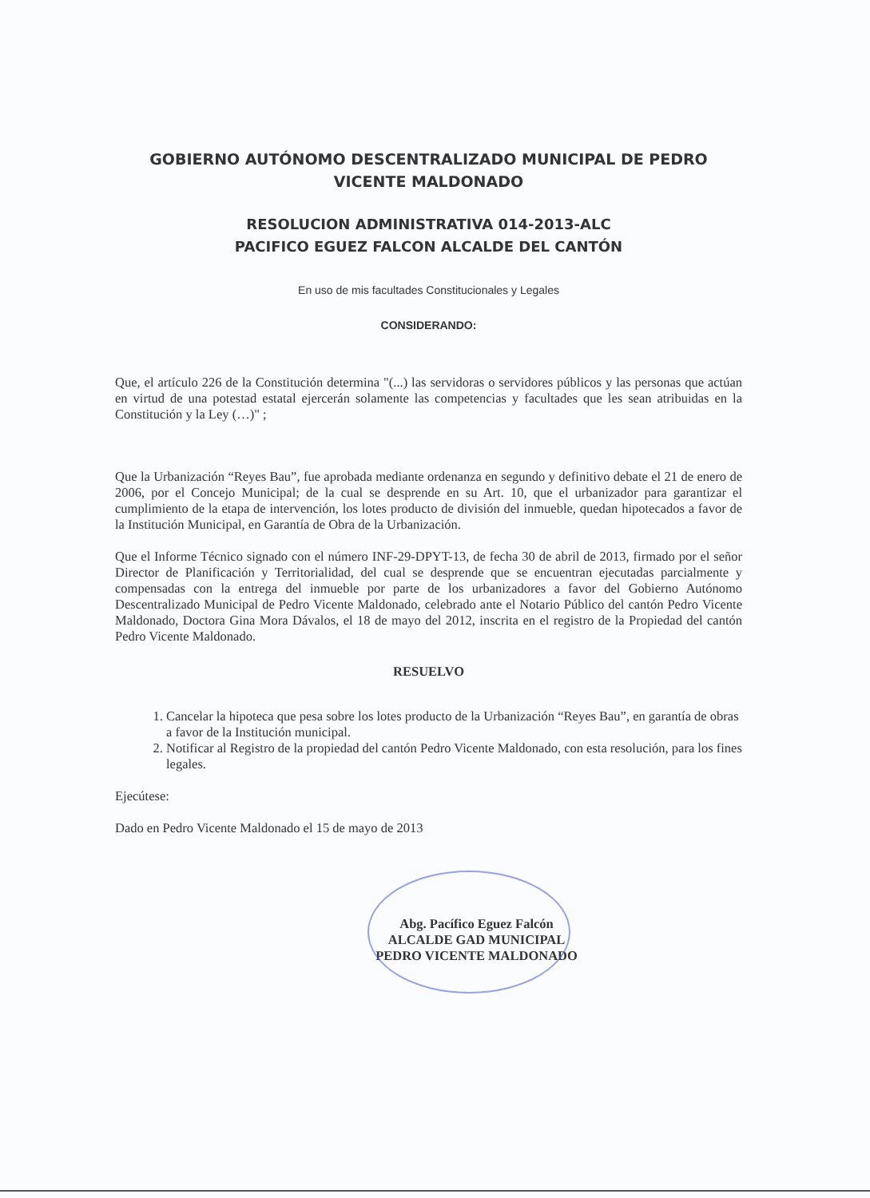GOBIERNO AUTÓNOMO DESCENTRALIZADO MUNICIPAL DE PEDRO VICENTE MALDONADO
RESOLUCION ADMINISTRATIVA 014-2013-ALC
PACIFICO EGUEZ FALCON ALCALDE DEL CANTÓN
En uso de mis facultades Constitucionales y Legales
CONSIDERANDO:
Que, el artículo 226 de la Constitución determina "(...) las servidoras o servidores públicos y las personas que actúan en virtud de una potestad estatal ejercerán solamente las competencias y facultades que les sean atribuidas en la Constitución y la Ley (…)" ;
Que la Urbanización “Reyes Bau”, fue aprobada mediante ordenanza en segundo y definitivo debate el 21 de enero de 2006, por el Concejo Municipal; de la cual se desprende en su Art. 10, que el urbanizador para garantizar el cumplimiento de la etapa de intervención, los lotes producto de división del inmueble, quedan hipotecados a favor de la Institución Municipal, en Garantía de Obra de la Urbanización.
Que el Informe Técnico signado con el número INF-29-DPYT-13, de fecha 30 de abril de 2013, firmado por el señor Director de Planificación y Territorialidad, del cual se desprende que se encuentran ejecutadas parcialmente y compensadas con la entrega del inmueble por parte de los urbanizadores a favor del Gobierno Autónomo Descentralizado Municipal de Pedro Vicente Maldonado, celebrado ante el Notario Público del cantón Pedro Vicente Maldonado, Doctora Gina Mora Dávalos, el 18 de mayo del 2012, inscrita en el registro de la Propiedad del cantón Pedro Vicente Maldonado.
RESUELVO
1. Cancelar la hipoteca que pesa sobre los lotes producto de la Urbanización “Reyes Bau”, en garantía de obras a favor de la Institución municipal.
2. Notificar al Registro de la propiedad del cantón Pedro Vicente Maldonado, con esta resolución, para los fines legales.
Ejecútese:
Dado en Pedro Vicente Maldonado el 15 de mayo de 2013
Abg. Pacífico Eguez Falcón
ALCALDE GAD MUNICIPAL
PEDRO VICENTE MALDONADO